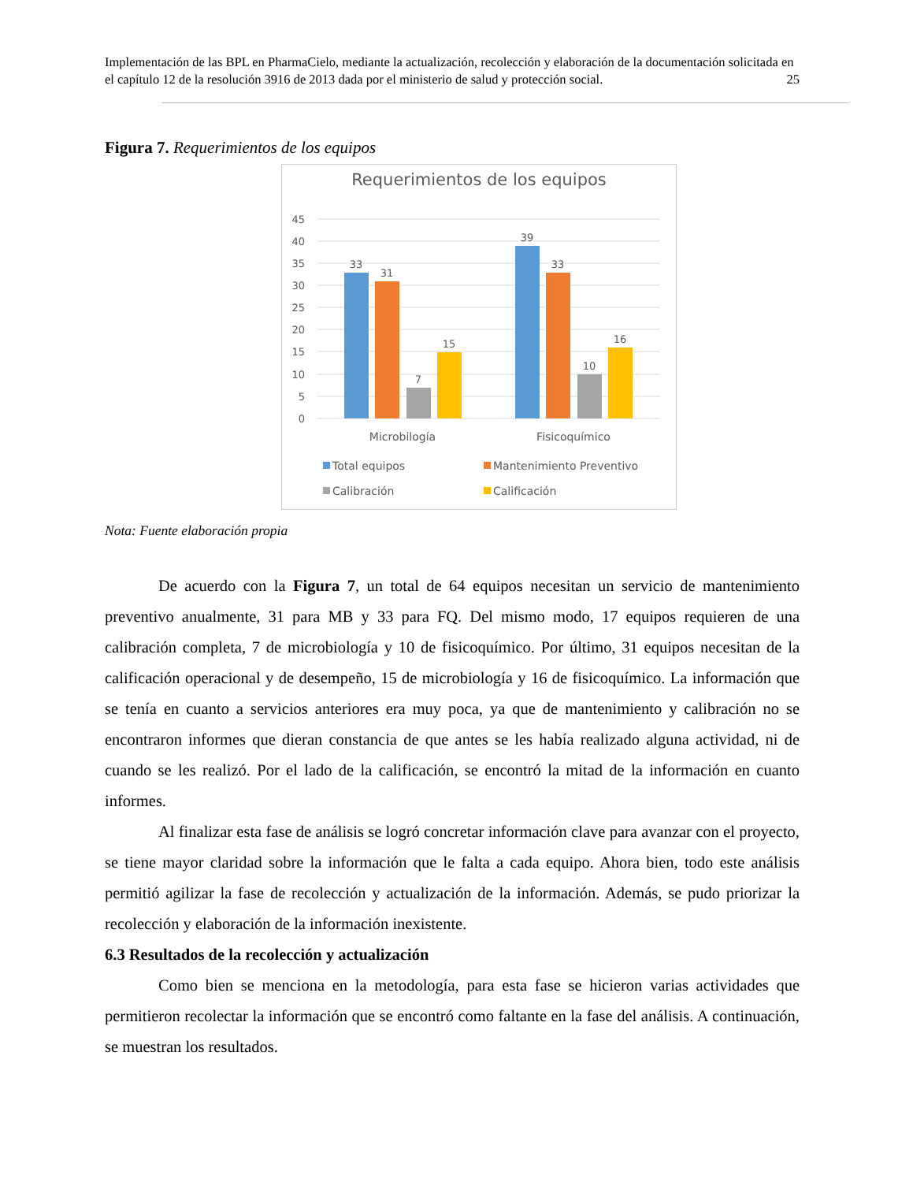Implementación de las BPL en PharmaCielo, mediante la actualización, recolección y elaboración de la documentación solicitada en el capítulo 12 de la resolución 3916 de 2013 dada por el ministerio de salud y protección social. 25
Figura 7. Requerimientos de los equipos
Requerimientos de los equipos
45
40
35
30
25
20
15
10
5
0
33
31
7
15
39
33
10
16
Microbilogía
Fisicoquímico
Total equipos
Mantenimiento Preventivo
Calibración
Calificación
Nota: Fuente elaboración propia
De acuerdo con la Figura 7, un total de 64 equipos necesitan un servicio de mantenimiento preventivo anualmente, 31 para MB y 33 para FQ. Del mismo modo, 17 equipos requieren de una calibración completa, 7 de microbiología y 10 de fisicoquímico. Por último, 31 equipos necesitan de la calificación operacional y de desempeño, 15 de microbiología y 16 de fisicoquímico. La información que se tenía en cuanto a servicios anteriores era muy poca, ya que de mantenimiento y calibración no se encontraron informes que dieran constancia de que antes se les había realizado alguna actividad, ni de cuando se les realizó. Por el lado de la calificación, se encontró la mitad de la información en cuanto informes.
Al finalizar esta fase de análisis se logró concretar información clave para avanzar con el proyecto, se tiene mayor claridad sobre la información que le falta a cada equipo. Ahora bien, todo este análisis permitió agilizar la fase de recolección y actualización de la información. Además, se pudo priorizar la recolección y elaboración de la información inexistente.
6.3 Resultados de la recolección y actualización
Como bien se menciona en la metodología, para esta fase se hicieron varias actividades que permitieron recolectar la información que se encontró como faltante en la fase del análisis. A continuación, se muestran los resultados.